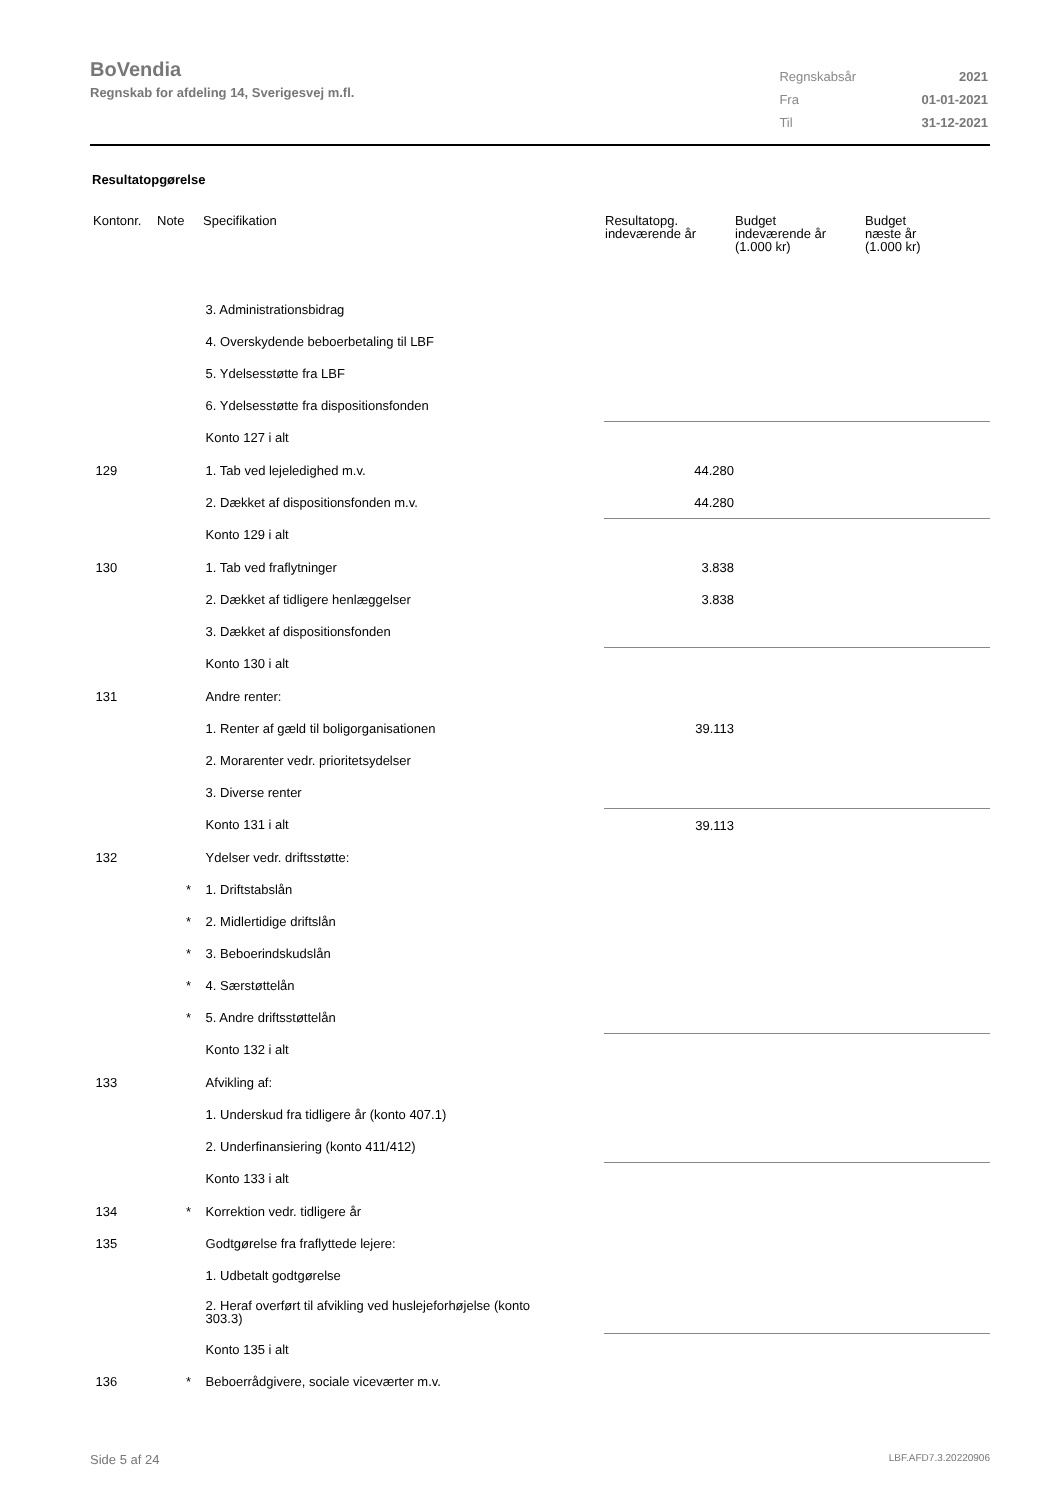BoVendia
Regnskab for afdeling 14, Sverigesvej m.fl.
| Regnskabsår | 2021 |
| Fra | 01-01-2021 |
| Til | 31-12-2021 |
Resultatopgørelse
| Kontonr. | Note | Specifikation | Resultatopg. indeværende år | Budget indeværende år (1.000 kr) | Budget næste år (1.000 kr) |
| --- | --- | --- | --- | --- | --- |
| | | 3. Administrationsbidrag | | | |
| | | 4. Overskydende beboerbetaling til LBF | | | |
| | | 5. Ydelsesstøtte fra LBF | | | |
| | | 6. Ydelsesstøtte fra dispositionsfonden | | | |
| | | Konto 127 i alt | | | |
| 129 | | 1. Tab ved lejeledighed m.v. | 44.280 | | |
| | | 2. Dækket af dispositionsfonden m.v. | 44.280 | | |
| | | Konto 129 i alt | | | |
| 130 | | 1. Tab ved fraflytninger | 3.838 | | |
| | | 2. Dækket af tidligere henlæggelser | 3.838 | | |
| | | 3. Dækket af dispositionsfonden | | | |
| | | Konto 130 i alt | | | |
| 131 | | Andre renter: | | | |
| | | 1. Renter af gæld til boligorganisationen | 39.113 | | |
| | | 2. Morarenter vedr. prioritetsydelser | | | |
| | | 3. Diverse renter | | | |
| | | Konto 131 i alt | 39.113 | | |
| 132 | | Ydelser vedr. driftsstøtte: | | | |
| | * | 1. Driftstabslån | | | |
| | * | 2. Midlertidige driftslån | | | |
| | * | 3. Beboerindskudslån | | | |
| | * | 4. Særstøttelån | | | |
| | * | 5. Andre driftsstøttelån | | | |
| | | Konto 132 i alt | | | |
| 133 | | Afvikling af: | | | |
| | | 1. Underskud fra tidligere år (konto 407.1) | | | |
| | | 2. Underfinansiering (konto 411/412) | | | |
| | | Konto 133 i alt | | | |
| 134 | * | Korrektion vedr. tidligere år | | | |
| 135 | | Godtgørelse fra fraflyttede lejere: | | | |
| | | 1. Udbetalt godtgørelse | | | |
| | | 2. Heraf overført til afvikling ved huslejeforhøjelse (konto 303.3) | | | |
| | | Konto 135 i alt | | | |
| 136 | * | Beboerrådgivere, sociale viceværter m.v. | | | |
Side 5 af 24 LBF.AFD7.3.20220906